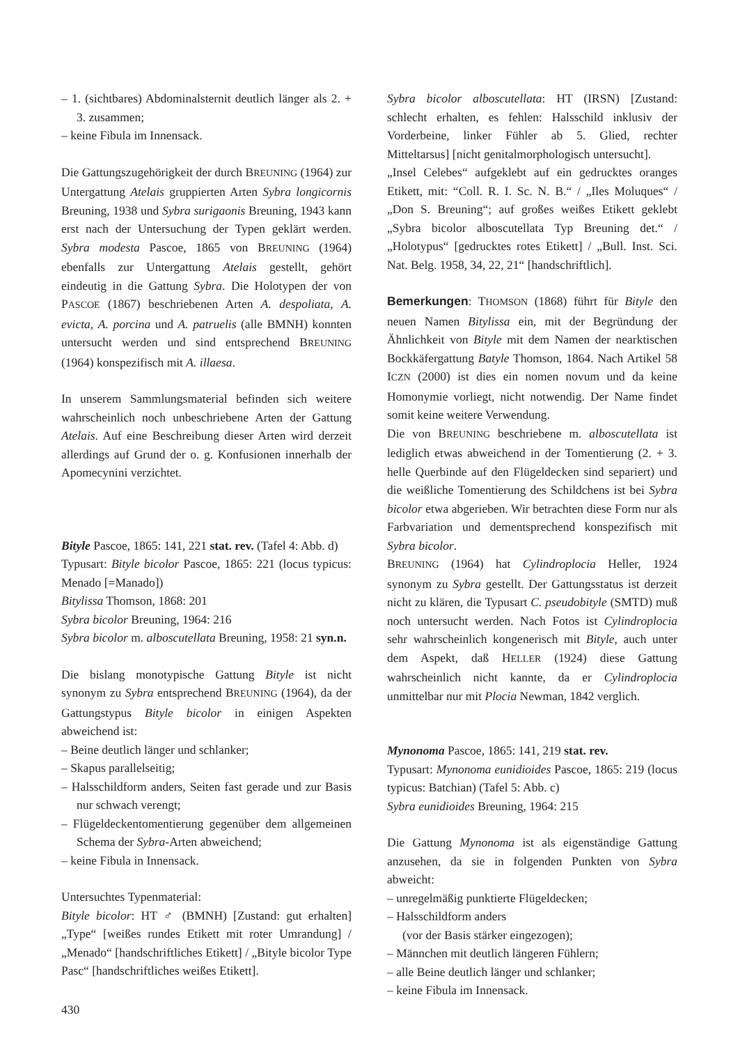– 1. (sichtbares) Abdominalsternit deutlich länger als 2. + 3. zusammen;
– keine Fibula im Innensack.
Die Gattungszugehörigkeit der durch BREUNING (1964) zur Untergattung Atelais gruppierten Arten Sybra longicornis Breuning, 1938 und Sybra surigaonis Breuning, 1943 kann erst nach der Untersuchung der Typen geklärt werden. Sybra modesta Pascoe, 1865 von BREUNING (1964) ebenfalls zur Untergattung Atelais gestellt, gehört eindeutig in die Gattung Sybra. Die Holotypen der von PASCOE (1867) beschriebenen Arten A. despoliata, A. evicta, A. porcina und A. patruelis (alle BMNH) konnten untersucht werden und sind entsprechend BREUNING (1964) konspezifisch mit A. illaesa.
In unserem Sammlungsmaterial befinden sich weitere wahrscheinlich noch unbeschriebene Arten der Gattung Atelais. Auf eine Beschreibung dieser Arten wird derzeit allerdings auf Grund der o. g. Konfusionen innerhalb der Apomecynini verzichtet.
Bityle Pascoe, 1865: 141, 221 stat. rev. (Tafel 4: Abb. d)
Typusart: Bityle bicolor Pascoe, 1865: 221 (locus typicus: Menado [=Manado])
Bitylissa Thomson, 1868: 201
Sybra bicolor Breuning, 1964: 216
Sybra bicolor m. alboscutellata Breuning, 1958: 21 syn.n.
Die bislang monotypische Gattung Bityle ist nicht synonym zu Sybra entsprechend BREUNING (1964), da der Gattungstypus Bityle bicolor in einigen Aspekten abweichend ist:
– Beine deutlich länger und schlanker;
– Skapus parallelseitig;
– Halsschildform anders, Seiten fast gerade und zur Basis nur schwach verengt;
– Flügeldeckentomentierung gegenüber dem allgemeinen Schema der Sybra-Arten abweichend;
– keine Fibula in Innensack.
Untersuchtes Typenmaterial:
Bityle bicolor: HT ♂ (BMNH) [Zustand: gut erhalten] „Type“ [weißes rundes Etikett mit roter Umrandung] / „Menado“ [handschriftliches Etikett] / „Bityle bicolor Type Pasc“ [handschriftliches weißes Etikett].
Sybra bicolor alboscutellata: HT (IRSN) [Zustand: schlecht erhalten, es fehlen: Halsschild inklusiv der Vorderbeine, linker Fühler ab 5. Glied, rechter Mitteltarsus] [nicht genitalmorphologisch untersucht].
„Insel Celebes“ aufgeklebt auf ein gedrucktes oranges Etikett, mit: “Coll. R. I. Sc. N. B.“ / „Iles Moluques“ / „Don S. Breuning“; auf großes weißes Etikett geklebt „Sybra bicolor alboscutellata Typ Breuning det.“ / „Holotypus“ [gedrucktes rotes Etikett] / „Bull. Inst. Sci. Nat. Belg. 1958, 34, 22, 21“ [handschriftlich].
Bemerkungen: THOMSON (1868) führt für Bityle den neuen Namen Bitylissa ein, mit der Begründung der Ähnlichkeit von Bityle mit dem Namen der nearktischen Bockkäfergattung Batyle Thomson, 1864. Nach Artikel 58 ICZN (2000) ist dies ein nomen novum und da keine Homonymie vorliegt, nicht notwendig. Der Name findet somit keine weitere Verwendung.
Die von BREUNING beschriebene m. alboscutellata ist lediglich etwas abweichend in der Tomentierung (2. + 3. helle Querbinde auf den Flügeldecken sind separiert) und die weißliche Tomentierung des Schildchens ist bei Sybra bicolor etwa abgerieben. Wir betrachten diese Form nur als Farbvariation und dementsprechend konspezifisch mit Sybra bicolor.
BREUNING (1964) hat Cylindroplocia Heller, 1924 synonym zu Sybra gestellt. Der Gattungsstatus ist derzeit nicht zu klären, die Typusart C. pseudobityle (SMTD) muß noch untersucht werden. Nach Fotos ist Cylindroplocia sehr wahrscheinlich kongenerisch mit Bityle, auch unter dem Aspekt, daß HELLER (1924) diese Gattung wahrscheinlich nicht kannte, da er Cylindroplocia unmittelbar nur mit Plocia Newman, 1842 verglich.
Mynonoma Pascoe, 1865: 141, 219 stat. rev.
Typusart: Mynonoma eunidioides Pascoe, 1865: 219 (locus typicus: Batchian) (Tafel 5: Abb. c)
Sybra eunidioides Breuning, 1964: 215
Die Gattung Mynonoma ist als eigenständige Gattung anzusehen, da sie in folgenden Punkten von Sybra abweicht:
– unregelmäßig punktierte Flügeldecken;
– Halsschildform anders
(vor der Basis stärker eingezogen);
– Männchen mit deutlich längeren Fühlern;
– alle Beine deutlich länger und schlanker;
– keine Fibula im Innensack.
430